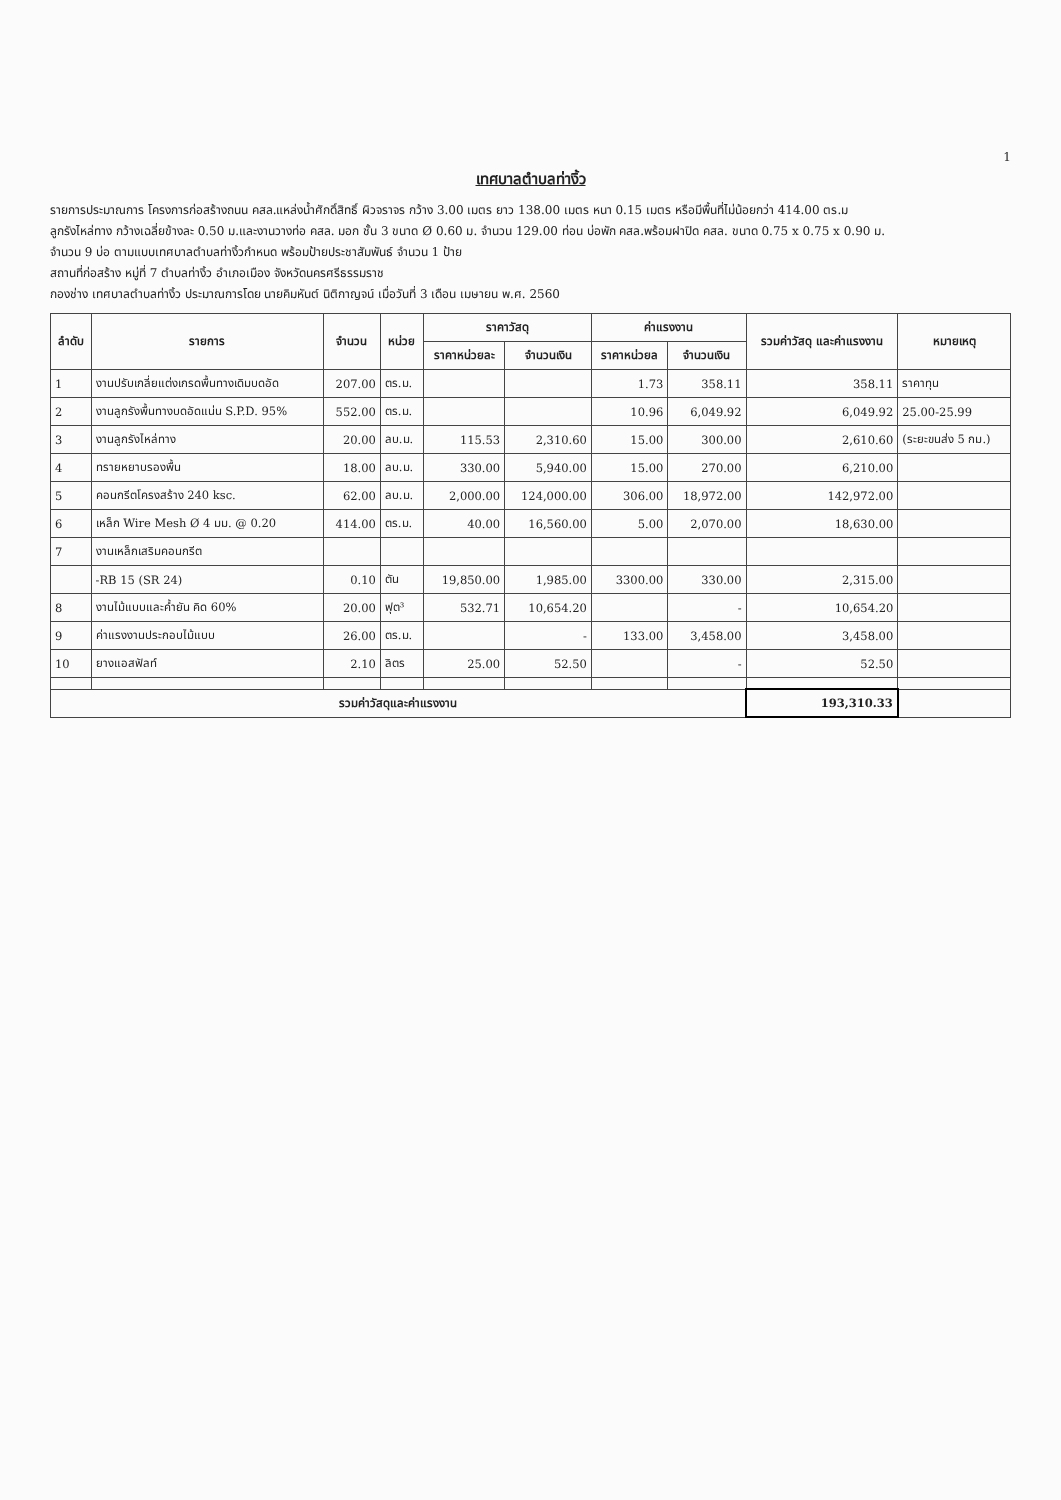1
เทศบาลตำบลท่างิ้ว
รายการประมาณการ โครงการก่อสร้างถนน คสล.แหล่งน้ำศักดิ์สิทธิ์ ผิวจราจร กว้าง 3.00 เมตร ยาว 138.00 เมตร หนา 0.15 เมตร หรือมีพื้นที่ไม่น้อยกว่า 414.00 ตร.ม
ลูกรังไหล่ทาง กว้างเฉลี่ยข้างละ 0.50 ม.และงานวางท่อ คสล. มอก ชั้น 3 ขนาด Ø 0.60 ม. จำนวน 129.00 ท่อน บ่อพัก คสล.พร้อมฝาปิด คสล. ขนาด 0.75 x 0.75 x 0.90 ม.
จำนวน 9 บ่อ ตามแบบเทศบาลตำบลท่างิ้วกำหนด พร้อมป้ายประชาสัมพันธ์ จำนวน 1 ป้าย
สถานที่ก่อสร้าง หมู่ที่ 7 ตำบลท่างิ้ว อำเภอเมือง จังหวัดนครศรีธรรมราช
กองช่าง เทศบาลตำบลท่างิ้ว ประมาณการโดย นายคิมหันต์ นิติกาญจน์ เมื่อวันที่ 3 เดือน เมษายน พ.ศ. 2560
| ลำดับ | รายการ | จำนวน | หน่วย | ราคาวัสดุ | | ค่าแรงงาน | | รวมค่าวัสดุ และค่าแรงงาน | หมายเหตุ |
| --- | --- | --- | --- | --- | --- | --- | --- | --- | --- |
| | | | | ราคาหน่วยละ | จำนวนเงิน | ราคาหน่วยล | จำนวนเงิน | | |
| 1 | งานปรับเกลี่ยแต่งเกรดพื้นทางเดิมบดอัด | 207.00 | ตร.ม. | | | 1.73 | 358.11 | 358.11 | ราคาทุน |
| 2 | งานลูกรังพื้นทางบดอัดแน่น S.P.D. 95% | 552.00 | ตร.ม. | | | 10.96 | 6,049.92 | 6,049.92 | 25.00-25.99 |
| 3 | งานลูกรังไหล่ทาง | 20.00 | ลบ.ม. | 115.53 | 2,310.60 | 15.00 | 300.00 | 2,610.60 | (ระยะขนส่ง 5 กม.) |
| 4 | ทรายหยาบรองพื้น | 18.00 | ลบ.ม. | 330.00 | 5,940.00 | 15.00 | 270.00 | 6,210.00 | |
| 5 | คอนกรีตโครงสร้าง 240 ksc. | 62.00 | ลบ.ม. | 2,000.00 | 124,000.00 | 306.00 | 18,972.00 | 142,972.00 | |
| 6 | เหล็ก Wire Mesh Ø 4 มม. @ 0.20 | 414.00 | ตร.ม. | 40.00 | 16,560.00 | 5.00 | 2,070.00 | 18,630.00 | |
| 7 | งานเหล็กเสริมคอนกรีต | | | | | | | | |
| | -RB 15 (SR 24) | 0.10 | ตัน | 19,850.00 | 1,985.00 | 3300.00 | 330.00 | 2,315.00 | |
| 8 | งานไม้แบบและค้ำยัน คิด 60% | 20.00 | ฟุต³ | 532.71 | 10,654.20 | | - | 10,654.20 | |
| 9 | ค่าแรงงานประกอบไม้แบบ | 26.00 | ตร.ม. | | - | 133.00 | 3,458.00 | 3,458.00 | |
| 10 | ยางแอสฟัลท์ | 2.10 | ลิตร | 25.00 | 52.50 | | - | 52.50 | |
| รวมค่าวัสดุและค่าแรงงาน | | | | | | | | 193,310.33 | |